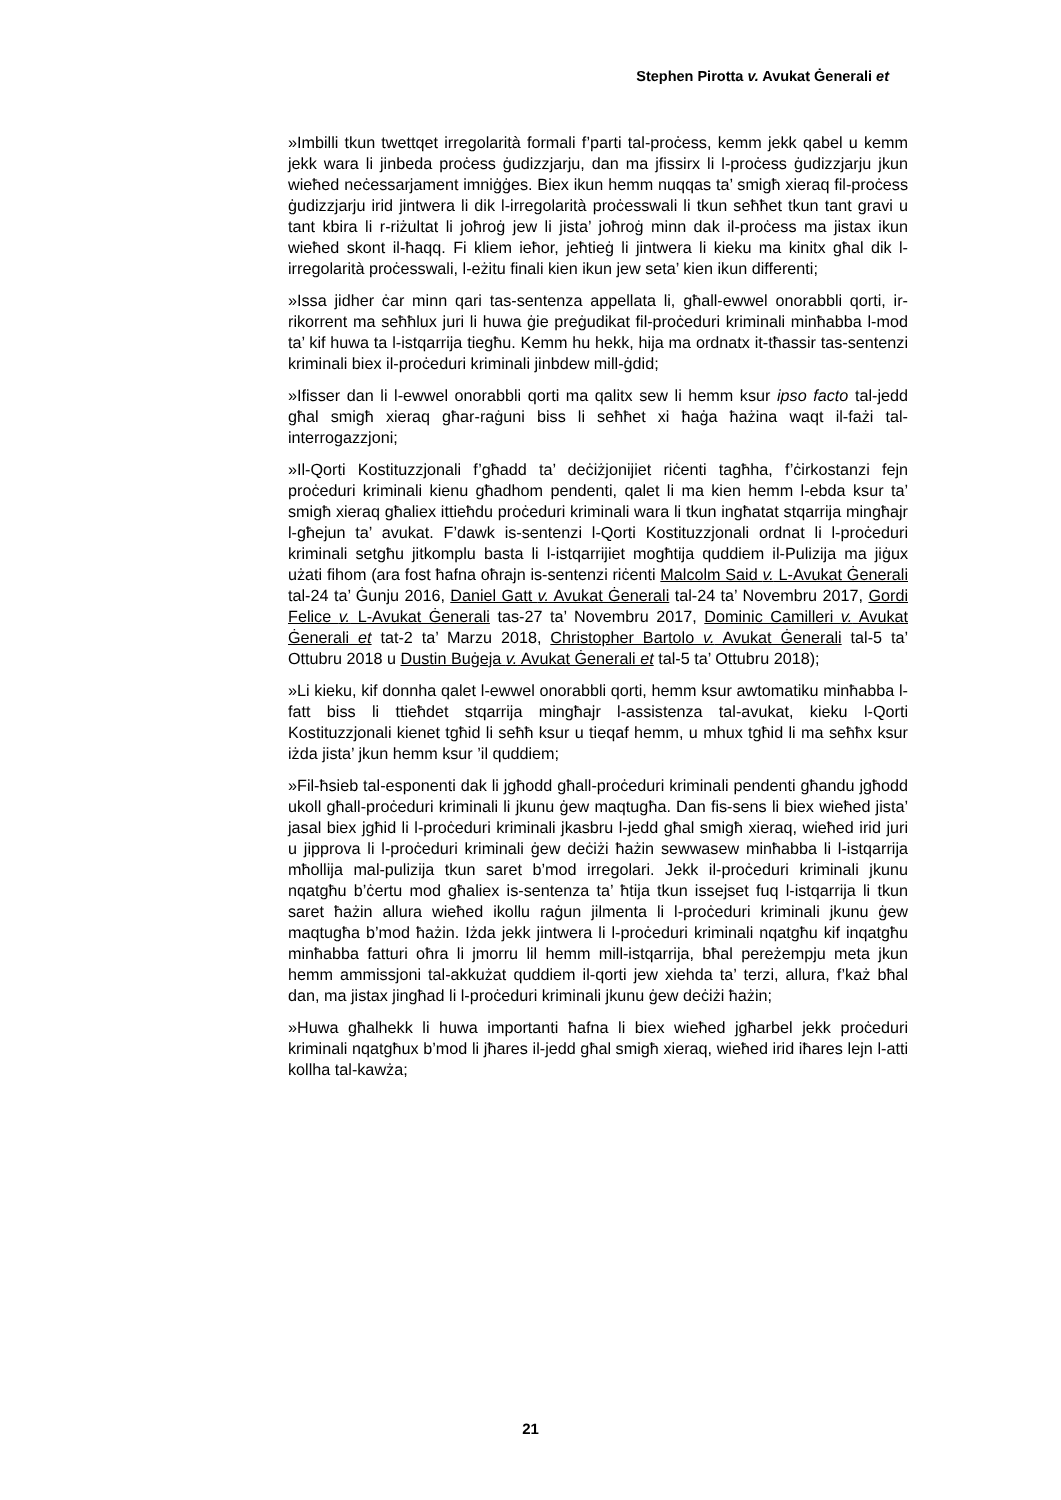Stephen Pirotta v. Avukat Ġenerali et
»Imbilli tkun twettqet irregolarità formali f’parti tal-proċess, kemm jekk qabel u kemm jekk wara li jinbeda proċess ġudizzjarju, dan ma jfissirx li l-proċess ġudizzjarju jkun wieħed neċessarjament imniġġes. Biex ikun hemm nuqqas ta’ smigħ xieraq fil-proċess ġudizzjarju irid jintwera li dik l-irregolarità proċesswali li tkun seħħet tkun tant gravi u tant kbira li r-riżultat li joħroġ jew li jista’ joħroġ minn dak il-proċess ma jistax ikun wieħed skont il-ħaqq. Fi kliem ieħor, jeħtieġ li jintwera li kieku ma kinitx għal dik l-irregolarità proċesswali, l-eżitu finali kien ikun jew seta’ kien ikun differenti;
»Issa jidher ċar minn qari tas-sentenza appellata li, għall-ewwel onorabbli qorti, ir-rikorrent ma seħħlux juri li huwa ġie preġudikat fil-proċeduri kriminali minħabba l-mod ta’ kif huwa ta l-istqarrija tiegħu. Kemm hu hekk, hija ma ordnatx it-tħassir tas-sentenzi kriminali biex il-proċeduri kriminali jinbdew mill-ġdid;
»Ifisser dan li l-ewwel onorabbli qorti ma qalitx sew li hemm ksur ipso facto tal-jedd għal smigħ xieraq għar-raġuni biss li seħħet xi ħaġa ħażina waqt il-fażi tal-interrogazzjoni;
»Il-Qorti Kostituzzjonali f’għadd ta’ deċiżjonijiet riċenti tagħha, f’ċirkostanzi fejn proċeduri kriminali kienu għadhom pendenti, qalet li ma kien hemm l-ebda ksur ta’ smigħ xieraq għaliex ittieħdu proċeduri kriminali wara li tkun ingħatat stqarrija mingħajr l-għejun ta’ avukat. F’dawk is-sentenzi l-Qorti Kostituzzjonali ordnat li l-proċeduri kriminali setgħu jitkomplu basta li l-istqarrijiet mogħtija quddiem il-Pulizija ma jiġux użati fihom (ara fost ħafna oħrajn is-sentenzi riċenti Malcolm Said v. L-Avukat Ġenerali tal-24 ta’ Ġunju 2016, Daniel Gatt v. Avukat Ġenerali tal-24 ta’ Novembru 2017, Gordi Felice v. L-Avukat Ġenerali tas-27 ta’ Novembru 2017, Dominic Camilleri v. Avukat Ġenerali et tat-2 ta’ Marzu 2018, Christopher Bartolo v. Avukat Ġenerali tal-5 ta’ Ottubru 2018 u Dustin Buġeja v. Avukat Ġenerali et tal-5 ta’ Ottubru 2018);
»Li kieku, kif donnha qalet l-ewwel onorabbli qorti, hemm ksur awtomatiku minħabba l-fatt biss li ttieħdet stqarrija mingħajr l-assistenza tal-avukat, kieku l-Qorti Kostituzzjonali kienet tgħid li seħħ ksur u tieqaf hemm, u mhux tgħid li ma seħħx ksur iżda jista’ jkun hemm ksur ’il quddiem;
»Fil-ħsieb tal-esponenti dak li jgħodd għall-proċeduri kriminali pendenti għandu jgħodd ukoll għall-proċeduri kriminali li jkunu ġew maqtugħa. Dan fis-sens li biex wieħed jista’ jasal biex jgħid li l-proċeduri kriminali jkasbru l-jedd għal smigħ xieraq, wieħed irid juri u jipprova li l-proċeduri kriminali ġew deċiżi ħażin sewwasew minħabba li l-istqarrija mħollija mal-pulizija tkun saret b’mod irregolari. Jekk il-proċeduri kriminali jkunu nqatgħu b’ċertu mod għaliex is-sentenza ta’ ħtija tkun issejset fuq l-istqarrija li tkun saret ħażin allura wieħed ikollu raġun jilmenta li l-proċeduri kriminali jkunu ġew maqtugħa b’mod ħażin. Iżda jekk jintwera li l-proċeduri kriminali nqatgħu kif inqatgħu minħabba fatturi oħra li jmorru lil hemm mill-istqarrija, bħal pereżempju meta jkun hemm ammissjoni tal-akkużat quddiem il-qorti jew xiehda ta’ terzi, allura, f’każ bħal dan, ma jistax jingħad li l-proċeduri kriminali jkunu ġew deċiżi ħażin;
»Huwa għalhekk li huwa importanti ħafna li biex wieħed jgħarbel jekk proċeduri kriminali nqatgħux b’mod li jħares il-jedd għal smigħ xieraq, wieħed irid iħares lejn l-atti kollha tal-kawża;
21